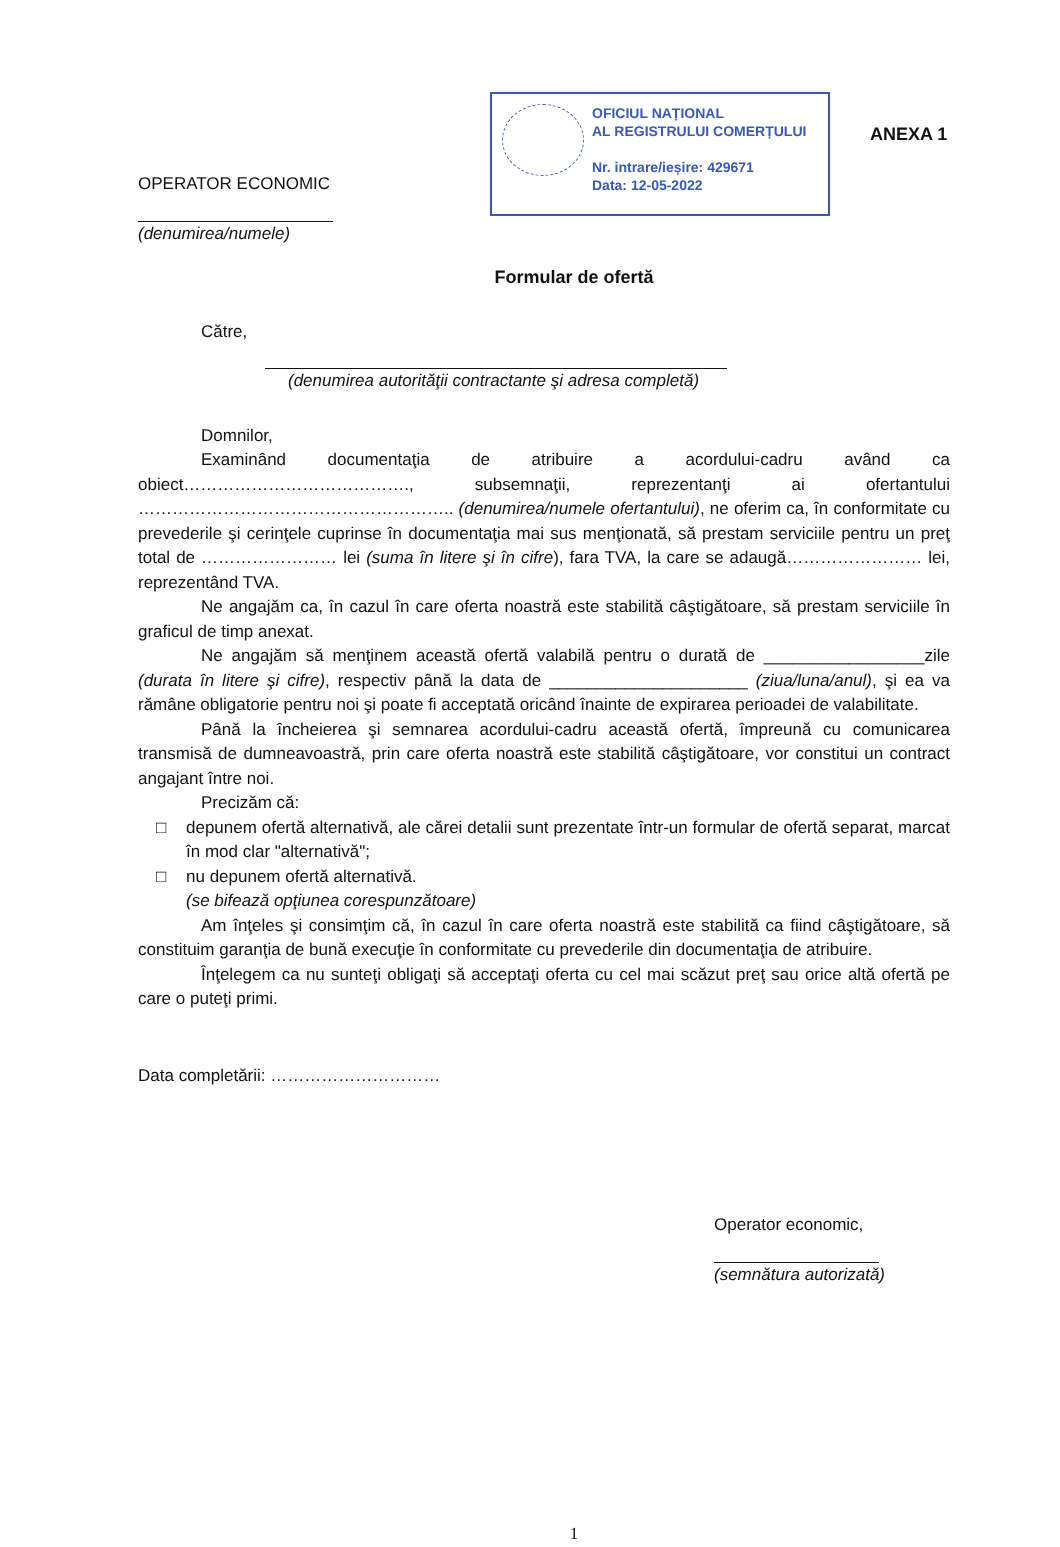OPERATOR ECONOMIC
(denumirea/numele)
OFICIUL NAȚIONAL
AL REGISTRULUI COMERȚULUI
Nr. intrare/ieșire: 429671
Data: 12-05-2022
ANEXA 1
Formular de ofertă
Către,
(denumirea autorităţii contractante şi adresa completă)
Domnilor,
Examinând documentaţia de atribuire a acordului-cadru având ca obiect…………………………………., subsemnaţii, reprezentanţi ai ofertantului ……………………………………………….. (denumirea/numele ofertantului), ne oferim ca, în conformitate cu prevederile şi cerinţele cuprinse în documentaţia mai sus menţionată, să prestam serviciile pentru un preţ total de …………………… lei (suma în litere şi în cifre), fara TVA, la care se adaugă…………………… lei, reprezentând TVA.
Ne angajăm ca, în cazul în care oferta noastră este stabilită câştigătoare, să prestam serviciile în graficul de timp anexat.
Ne angajăm să menţinem această ofertă valabilă pentru o durată de _________________zile (durata în litere şi cifre), respectiv până la data de _____________________ (ziua/luna/anul), şi ea va rămâne obligatorie pentru noi şi poate fi acceptată oricând înainte de expirarea perioadei de valabilitate.
Până la încheierea şi semnarea acordului-cadru această ofertă, împreună cu comunicarea transmisă de dumneavoastră, prin care oferta noastră este stabilită câştigătoare, vor constitui un contract angajant între noi.
Precizăm că:
□ depunem ofertă alternativă, ale cărei detalii sunt prezentate într-un formular de ofertă separat, marcat în mod clar "alternativă";
□ nu depunem ofertă alternativă.
(se bifează opţiunea corespunzătoare)
Am înţeles şi consimţim că, în cazul în care oferta noastră este stabilită ca fiind câştigătoare, să constituim garanţia de bună execuţie în conformitate cu prevederile din documentaţia de atribuire.
Înţelegem ca nu sunteţi obligaţi să acceptaţi oferta cu cel mai scăzut preţ sau orice altă ofertă pe care o puteţi primi.
Data completării: …………………………
Operator economic,
(semnătura autorizată)
1